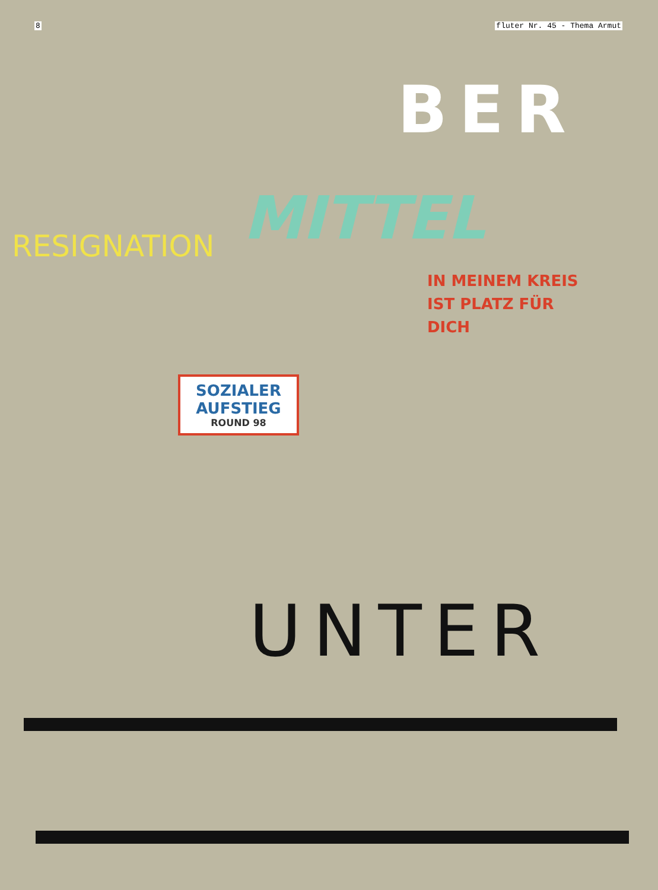8 fluter Nr. 45 - Thema Armut
BER
MITTEL
RESIGNATION
IN MEINEM KREIS IST PLATZ FÜR DICH
SOZIALER AUFSTIEG
ROUND 98
UNTER